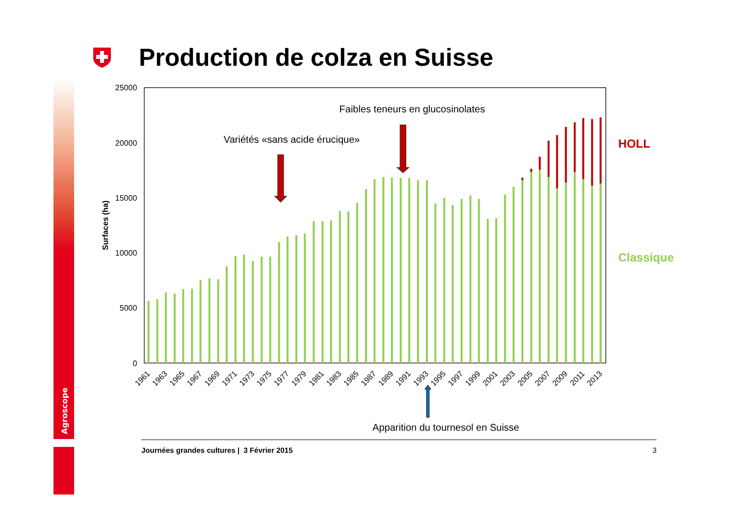Agroscope
Production de colza en Suisse
25000
20000
15000
10000
5000
0
Surfaces (ha)
1961
1963
1965
1967
1969
1971
1973
1975
1977
1979
1981
1983
1985
1987
1989
1991
1993
1995
1997
1999
2001
2003
2005
2007
2009
2011
2013
Faibles teneurs en glucosinolates
Variétés «sans acide érucique»
Apparition du tournesol en Suisse
HOLL
Classique
Journées grandes cultures | 3 Février 2015 3